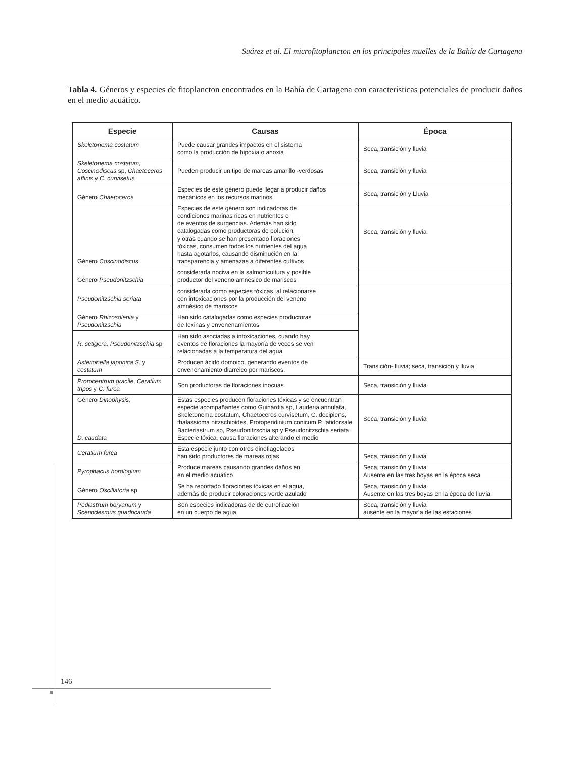Suárez et al. El microfitoplancton en los principales muelles de la Bahía de Cartagena
Tabla 4. Géneros y especies de fitoplancton encontrados en la Bahía de Cartagena con características potenciales de producir daños en el medio acuático.
| Especie | Causas | Época |
| --- | --- | --- |
| Skeletonema costatum | Puede causar grandes impactos en el sistema como la producción de hipoxia o anoxia | Seca, transición y lluvia |
| Skeletonema costatum, Coscinodiscus sp, Chaetoceros affinis y C. curvisetus | Pueden producir un tipo de mareas amarillo -verdosas | Seca, transición y lluvia |
| Género Chaetoceros | Especies de este género puede llegar a producir daños mecánicos en los recursos marinos | Seca, transición y Lluvia |
| Género Coscinodiscus | Especies de este género son indicadoras de condiciones marinas ricas en nutrientes o de eventos de surgencias. Además han sido catalogadas como productoras de polución, y otras cuando se han presentado floraciones tóxicas, consumen todos los nutrientes del agua hasta agotarlos, causando disminución en la transparencia y amenazas a diferentes cultivos | Seca, transición y lluvia |
| Género Pseudonitzschia | considerada nociva en la salmonicultura y posible productor del veneno amnésico de mariscos | |
| Pseudonitzschia seriata | considerada como especies tóxicas, al relacionarse con intoxicaciones por la producción del veneno amnésico de mariscos | |
| Género Rhizosolenia y Pseudonitzschia | Han sido catalogadas como especies productoras de toxinas y envenenamientos | |
| R. setigera, Pseudonitzschia sp | Han sido asociadas a intoxicaciones, cuando hay eventos de floraciones la mayoría de veces se ven relacionadas a la temperatura del agua | |
| Asterionella japonica S. y costatum | Producen ácido domoico, generando eventos de envenenamiento diarreico por mariscos. | Transición- lluvia; seca, transición y lluvia |
| Prorocentrum gracile, Ceratium tripos y C. furca | Son productoras de floraciones inocuas | Seca, transición y lluvia |
| Género Dinophysis; D. caudata | Estas especies producen floraciones tóxicas y se encuentran especie acompañantes como Guinardia sp, Lauderia annulata, Skeletonema costatum, Chaetoceros curvisetum, C. decipiens, thalassioma nitzschioides, Protoperidinium conicum P. latidorsale Bacteriastrum sp, Pseudonitzschia sp y Pseudonitzschia seriata Especie tóxica, causa floraciones alterando el medio | Seca, transición y lluvia |
| Ceratium furca | Esta especie junto con otros dinoflagelados han sido productores de mareas rojas | Seca, transición y lluvia |
| Pyrophacus horologium | Produce mareas causando grandes daños en en el medio acuático | Seca, transición y lluvia Ausente en las tres boyas en la época seca |
| Género Oscillatoria sp | Se ha reportado floraciones tóxicas en el agua, además de producir coloraciones verde azulado | Seca, transición y lluvia Ausente en las tres boyas en la época de lluvia |
| Pediastrum boryanum y Scenodesmus quadricauda | Son especies indicadoras de de eutroficación en un cuerpo de agua | Seca, transición y lluvia ausente en la mayoría de las estaciones |
146